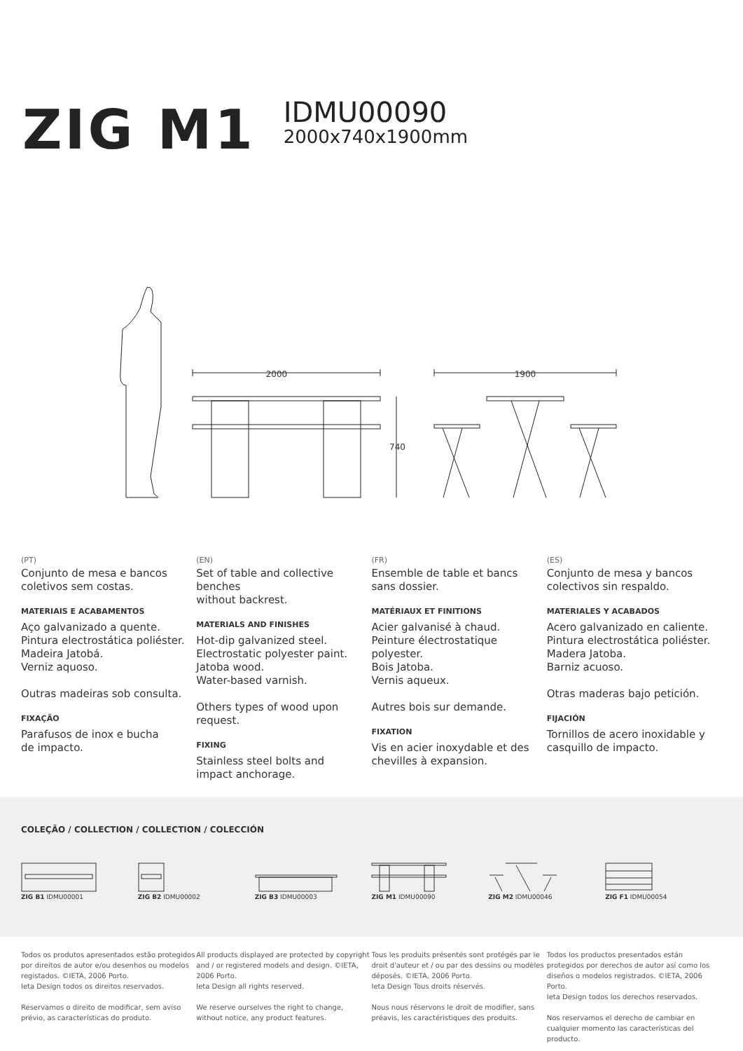ZIG M1
IDMU00090
2000x740x1900mm
2000
1900
740
(PT)
Conjunto de mesa e bancos
coletivos sem costas.
MATERIAIS E ACABAMENTOS
Aço galvanizado a quente.
Pintura electrostática poliéster.
Madeira Jatobá.
Verniz aquoso.
Outras madeiras sob consulta.
FIXAÇÃO
Parafusos de inox e bucha
de impacto.
(EN)
Set of table and collective benches
without backrest.
MATERIALS AND FINISHES
Hot-dip galvanized steel.
Electrostatic polyester paint.
Jatoba wood.
Water-based varnish.
Others types of wood upon request.
FIXING
Stainless steel bolts and
impact anchorage.
(FR)
Ensemble de table et bancs
sans dossier.
MATÉRIAUX ET FINITIONS
Acier galvanisé à chaud.
Peinture électrostatique polyester.
Bois Jatoba.
Vernis aqueux.
Autres bois sur demande.
FIXATION
Vis en acier inoxydable et des
chevilles à expansion.
(ES)
Conjunto de mesa y bancos
colectivos sin respaldo.
MATERIALES Y ACABADOS
Acero galvanizado en caliente.
Pintura electrostática poliéster.
Madera Jatoba.
Barniz acuoso.
Otras maderas bajo petición.
FIJACIÓN
Tornillos de acero inoxidable y
casquillo de impacto.
COLEÇÃO / COLLECTION / COLLECTION / COLECCIÓN
ZIG B1 IDMU00001 ZIG B2 IDMU00002 ZIG B3 IDMU00003 ZIG M1 IDMU00090 ZIG M2 IDMU00046 ZIG F1 IDMU00054
Todos os produtos apresentados estão protegidos por direitos de autor e/ou desenhos ou modelos registados. ©IETA, 2006 Porto.
Ieta Design todos os direitos reservados.
Reservamos o direito de modificar, sem aviso prévio, as características do produto.
All products displayed are protected by copyright and / or registered models and design. ©IETA, 2006 Porto.
Ieta Design all rights reserved.
We reserve ourselves the right to change, without notice, any product features.
Tous les produits présentés sont protégés par le droit d'auteur et / ou par des dessins ou modèles déposés. ©IETA, 2006 Porto.
Ieta Design Tous droits réservés.
Nous nous réservons le droit de modifier, sans préavis, les caractéristiques des produits.
Todos los productos presentados están protegidos por derechos de autor así como los diseños o modelos registrados. ©IETA, 2006 Porto.
Ieta Design todos los derechos reservados.
Nos reservamos el derecho de cambiar en cualquier momento las características del producto.